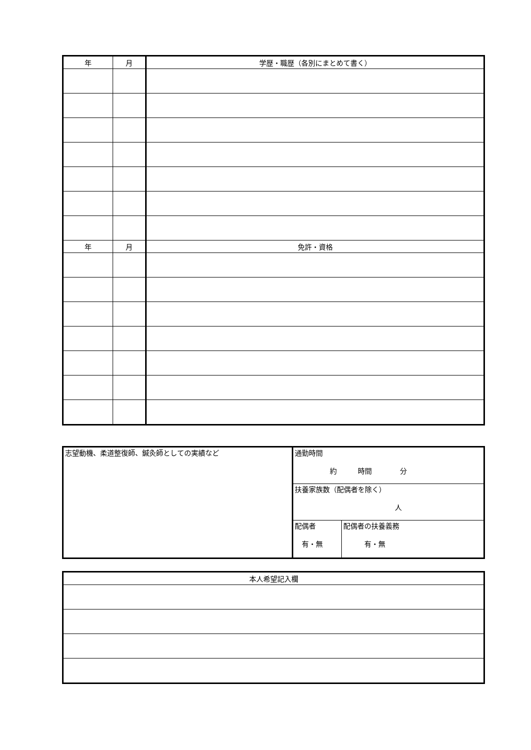| 年 | 月 | 学歴・職歴（各別にまとめて書く） |
| --- | --- | --- |
| 年 | 月 | 免許・資格 |
| 志望動機、柔道整復師、鍼灸師としての実績など | 通勤時間 約 時間 分 | |
| | 扶養家族数（配偶者を除く） 人 | |
| | 配偶者 有・無 | 配偶者の扶養義務 有・無 |
| 本人希望記入欄 |
| --- |